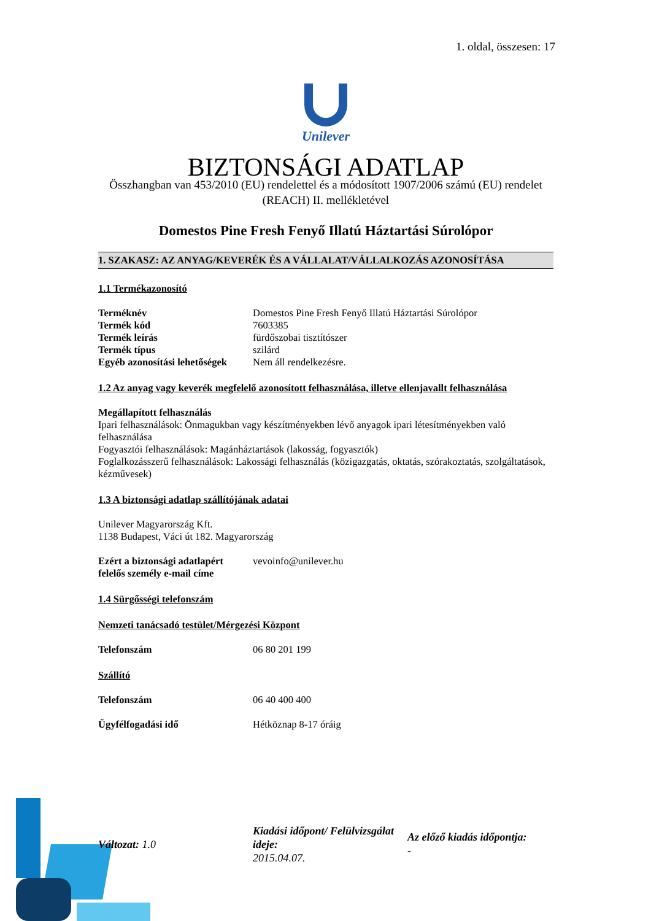1. oldal, összesen: 17
Unilever
BIZTONSÁGI ADATLAP
Összhangban van 453/2010 (EU) rendelettel és a módosított 1907/2006 számú (EU) rendelet (REACH) II. mellékletével
Domestos Pine Fresh Fenyő Illatú Háztartási Súrolópor
1. SZAKASZ: AZ ANYAG/KEVERÉK ÉS A VÁLLALAT/VÁLLALKOZÁS AZONOSÍTÁSA
1.1 Termékazonosító
Terméknév Domestos Pine Fresh Fenyő Illatú Háztartási Súrolópor
Termék kód 7603385
Termék leírás fürdőszobai tisztítószer
Termék típus szilárd
Egyéb azonosítási lehetőségek Nem áll rendelkezésre.
1.2 Az anyag vagy keverék megfelelő azonosított felhasználása, illetve ellenjavallt felhasználása
Megállapított felhasználás
Ipari felhasználások: Önmagukban vagy készítményekben lévő anyagok ipari létesítményekben való felhasználása
Fogyasztói felhasználások: Magánháztartások (lakosság, fogyasztók)
Foglalkozásszerű felhasználások: Lakossági felhasználás (közigazgatás, oktatás, szórakoztatás, szolgáltatások, kézművesek)
1.3 A biztonsági adatlap szállítójának adatai
Unilever Magyarország Kft.
1138 Budapest, Váci út 182. Magyarország
Ezért a biztonsági adatlapért felelős személy e-mail címe vevoinfo@unilever.hu
1.4 Sürgősségi telefonszám
Nemzeti tanácsadó testület/Mérgezési Központ
Telefonszám 06 80 201 199
Szállító
Telefonszám 06 40 400 400
Ügyfélfogadási idő Hétköznap 8-17 óráig
Változat: 1.0
Kiadási időpont/ Felülvizsgálat ideje:
2015.04.07.
Az előző kiadás időpontja:
-